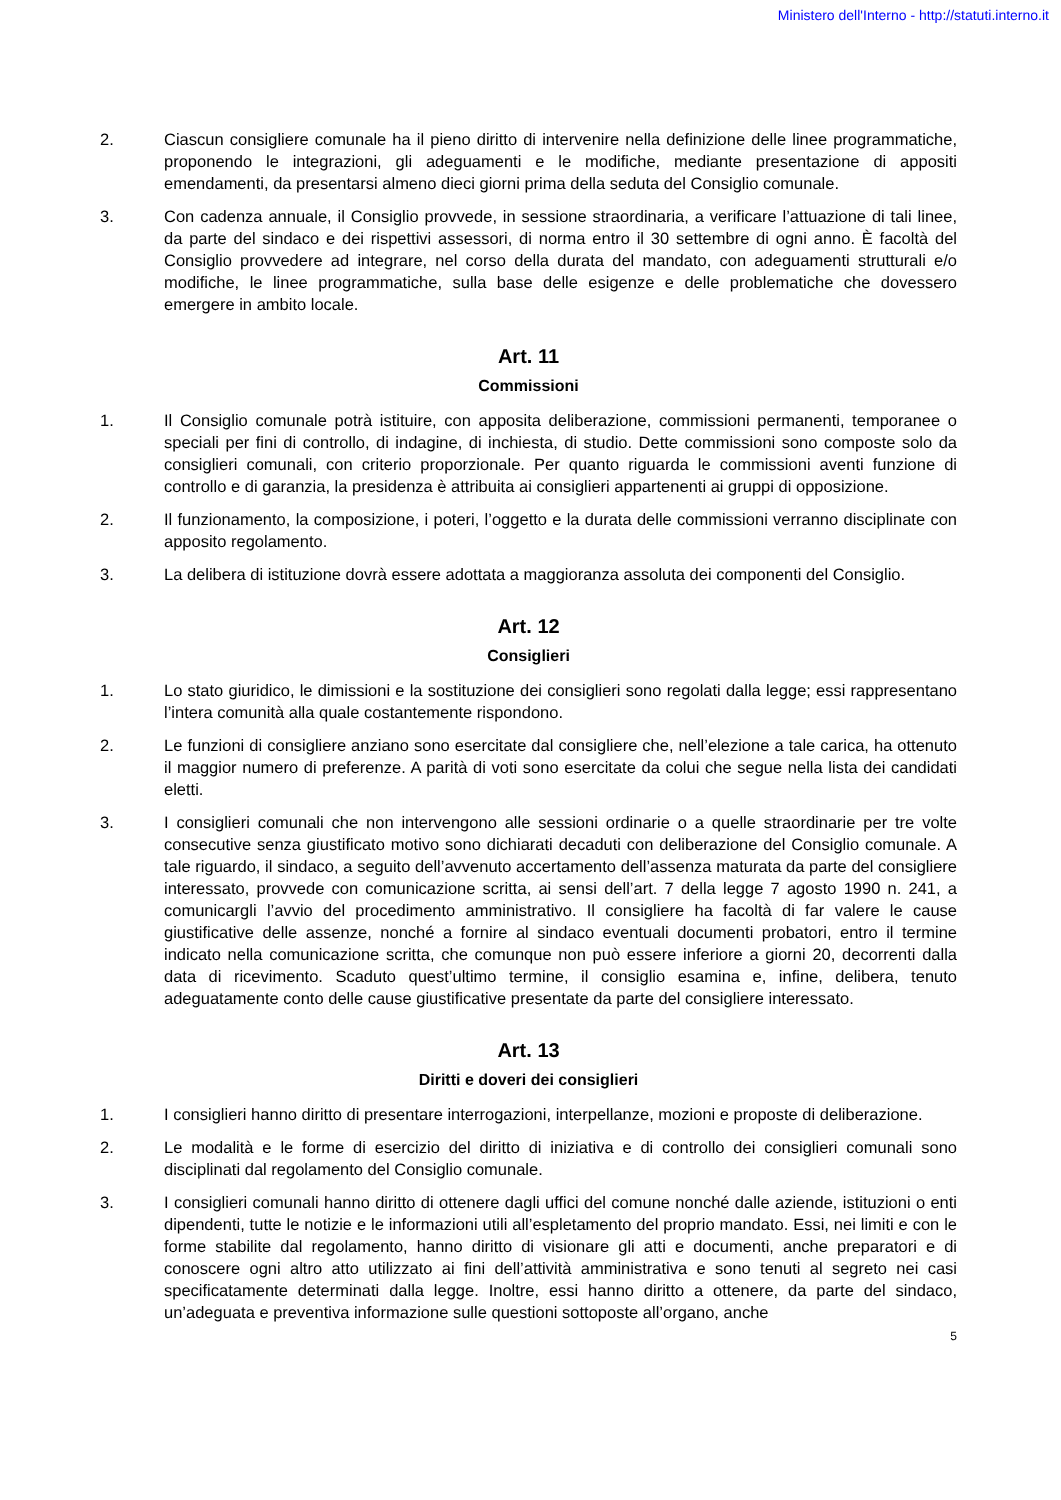Ministero dell'Interno - http://statuti.interno.it
2. Ciascun consigliere comunale ha il pieno diritto di intervenire nella definizione delle linee programmatiche, proponendo le integrazioni, gli adeguamenti e le modifiche, mediante presentazione di appositi emendamenti, da presentarsi almeno dieci giorni prima della seduta del Consiglio comunale.
3. Con cadenza annuale, il Consiglio provvede, in sessione straordinaria, a verificare l’attuazione di tali linee, da parte del sindaco e dei rispettivi assessori, di norma entro il 30 settembre di ogni anno. È facoltà del Consiglio provvedere ad integrare, nel corso della durata del mandato, con adeguamenti strutturali e/o modifiche, le linee programmatiche, sulla base delle esigenze e delle problematiche che dovessero emergere in ambito locale.
Art. 11
Commissioni
1. Il Consiglio comunale potrà istituire, con apposita deliberazione, commissioni permanenti, temporanee o speciali per fini di controllo, di indagine, di inchiesta, di studio. Dette commissioni sono composte solo da consiglieri comunali, con criterio proporzionale. Per quanto riguarda le commissioni aventi funzione di controllo e di garanzia, la presidenza è attribuita ai consiglieri appartenenti ai gruppi di opposizione.
2. Il funzionamento, la composizione, i poteri, l’oggetto e la durata delle commissioni verranno disciplinate con apposito regolamento.
3. La delibera di istituzione dovrà essere adottata a maggioranza assoluta dei componenti del Consiglio.
Art. 12
Consiglieri
1. Lo stato giuridico, le dimissioni e la sostituzione dei consiglieri sono regolati dalla legge; essi rappresentano l’intera comunità alla quale costantemente rispondono.
2. Le funzioni di consigliere anziano sono esercitate dal consigliere che, nell’elezione a tale carica, ha ottenuto il maggior numero di preferenze. A parità di voti sono esercitate da colui che segue nella lista dei candidati eletti.
3. I consiglieri comunali che non intervengono alle sessioni ordinarie o a quelle straordinarie per tre volte consecutive senza giustificato motivo sono dichiarati decaduti con deliberazione del Consiglio comunale. A tale riguardo, il sindaco, a seguito dell’avvenuto accertamento dell’assenza maturata da parte del consigliere interessato, provvede con comunicazione scritta, ai sensi dell’art. 7 della legge 7 agosto 1990 n. 241, a comunicargli l’avvio del procedimento amministrativo. Il consigliere ha facoltà di far valere le cause giustificative delle assenze, nonché a fornire al sindaco eventuali documenti probatori, entro il termine indicato nella comunicazione scritta, che comunque non può essere inferiore a giorni 20, decorrenti dalla data di ricevimento. Scaduto quest’ultimo termine, il consiglio esamina e, infine, delibera, tenuto adeguatamente conto delle cause giustificative presentate da parte del consigliere interessato.
Art. 13
Diritti e doveri dei consiglieri
1. I consiglieri hanno diritto di presentare interrogazioni, interpellanze, mozioni e proposte di deliberazione.
2. Le modalità e le forme di esercizio del diritto di iniziativa e di controllo dei consiglieri comunali sono disciplinati dal regolamento del Consiglio comunale.
3. I consiglieri comunali hanno diritto di ottenere dagli uffici del comune nonché dalle aziende, istituzioni o enti dipendenti, tutte le notizie e le informazioni utili all’espletamento del proprio mandato. Essi, nei limiti e con le forme stabilite dal regolamento, hanno diritto di visionare gli atti e documenti, anche preparatori e di conoscere ogni altro atto utilizzato ai fini dell’attività amministrativa e sono tenuti al segreto nei casi specificatamente determinati dalla legge. Inoltre, essi hanno diritto a ottenere, da parte del sindaco, un’adeguata e preventiva informazione sulle questioni sottoposte all’organo, anche
5